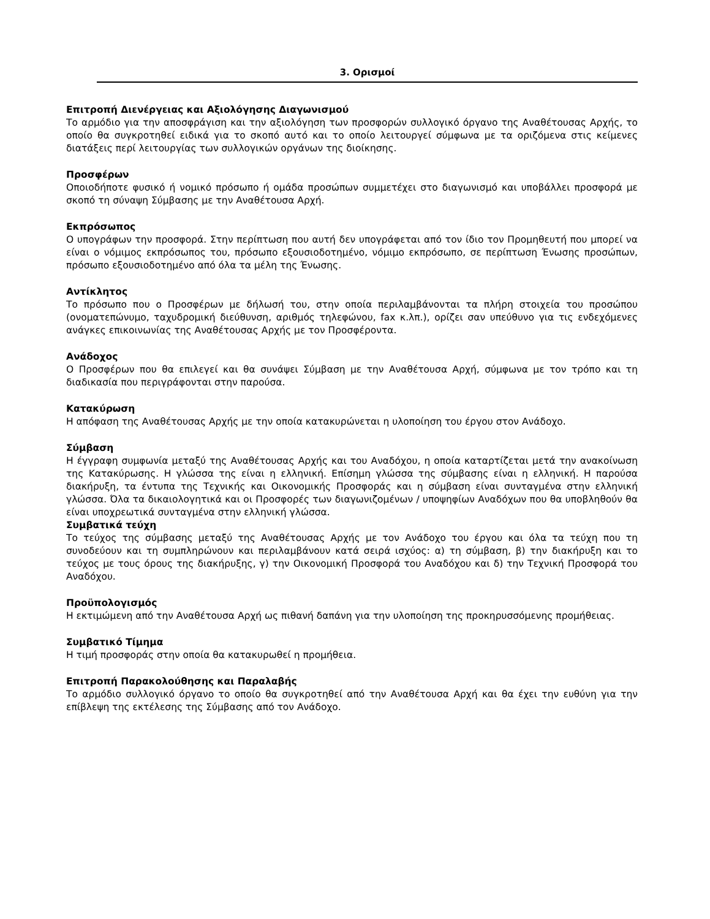3. Ορισμοί
Επιτροπή Διενέργειας και Αξιολόγησης Διαγωνισμού
Το αρμόδιο για την αποσφράγιση και την αξιολόγηση των προσφορών συλλογικό όργανο της Αναθέτουσας Αρχής, το οποίο θα συγκροτηθεί ειδικά για το σκοπό αυτό και το οποίο λειτουργεί σύμφωνα με τα οριζόμενα στις κείμενες διατάξεις περί λειτουργίας των συλλογικών οργάνων της διοίκησης.
Προσφέρων
Οποιοδήποτε φυσικό ή νομικό πρόσωπο ή ομάδα προσώπων συμμετέχει στο διαγωνισμό και υποβάλλει προσφορά με σκοπό τη σύναψη Σύμβασης με την Αναθέτουσα Αρχή.
Εκπρόσωπος
Ο υπογράφων την προσφορά. Στην περίπτωση που αυτή δεν υπογράφεται από τον ίδιο τον Προμηθευτή που μπορεί να είναι ο νόμιμος εκπρόσωπος του, πρόσωπο εξουσιοδοτημένο, νόμιμο εκπρόσωπο, σε περίπτωση Ένωσης προσώπων, πρόσωπο εξουσιοδοτημένο από όλα τα μέλη της Ένωσης.
Αντίκλητος
Το πρόσωπο που ο Προσφέρων με δήλωσή του, στην οποία περιλαμβάνονται τα πλήρη στοιχεία του προσώπου (ονοματεπώνυμο, ταχυδρομική διεύθυνση, αριθμός τηλεφώνου, fax κ.λπ.), ορίζει σαν υπεύθυνο για τις ενδεχόμενες ανάγκες επικοινωνίας της Αναθέτουσας Αρχής με τον Προσφέροντα.
Ανάδοχος
Ο Προσφέρων που θα επιλεγεί και θα συνάψει Σύμβαση με την Αναθέτουσα Αρχή, σύμφωνα με τον τρόπο και τη διαδικασία που περιγράφονται στην παρούσα.
Κατακύρωση
Η απόφαση της Αναθέτουσας Αρχής με την οποία κατακυρώνεται η υλοποίηση του έργου στον Ανάδοχο.
Σύμβαση
Η έγγραφη συμφωνία μεταξύ της Αναθέτουσας Αρχής και του Αναδόχου, η οποία καταρτίζεται μετά την ανακοίνωση της Κατακύρωσης. Η γλώσσα της είναι η ελληνική. Επίσημη γλώσσα της σύμβασης είναι η ελληνική. Η παρούσα διακήρυξη, τα έντυπα της Τεχνικής και Οικονομικής Προσφοράς και η σύμβαση είναι συνταγμένα στην ελληνική γλώσσα. Όλα τα δικαιολογητικά και οι Προσφορές των διαγωνιζομένων / υποψηφίων Αναδόχων που θα υποβληθούν θα είναι υποχρεωτικά συνταγμένα στην ελληνική γλώσσα.
Συμβατικά τεύχη
Το τεύχος της σύμβασης μεταξύ της Αναθέτουσας Αρχής με τον Ανάδοχο του έργου και όλα τα τεύχη που τη συνοδεύουν και τη συμπληρώνουν και περιλαμβάνουν κατά σειρά ισχύος: α) τη σύμβαση, β) την διακήρυξη και το τεύχος με τους όρους της διακήρυξης, γ) την Οικονομική Προσφορά του Αναδόχου και δ) την Τεχνική Προσφορά του Αναδόχου.
Προϋπολογισμός
Η εκτιμώμενη από την Αναθέτουσα Αρχή ως πιθανή δαπάνη για την υλοποίηση της προκηρυσσόμενης προμήθειας.
Συμβατικό Τίμημα
Η τιμή προσφοράς στην οποία θα κατακυρωθεί η προμήθεια.
Επιτροπή Παρακολούθησης και Παραλαβής
Το αρμόδιο συλλογικό όργανο το οποίο θα συγκροτηθεί από την Αναθέτουσα Αρχή και θα έχει την ευθύνη για την επίβλεψη της εκτέλεσης της Σύμβασης από τον Ανάδοχο.